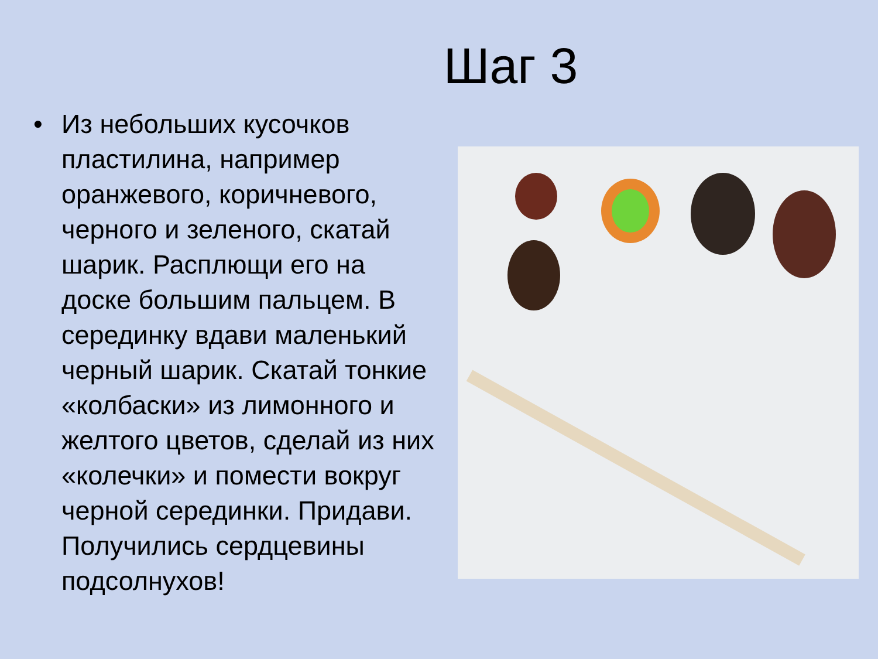Шаг 3
• Из небольших кусочков пластилина, например оранжевого, коричневого, черного и зеленого, скатай шарик. Расплющи его на доске большим пальцем. В серединку вдави маленький черный шарик. Скатай тонкие «колбаски» из лимонного и желтого цветов, сделай из них «колечки» и помести вокруг черной серединки. Придави. Получились сердцевины подсолнухов!